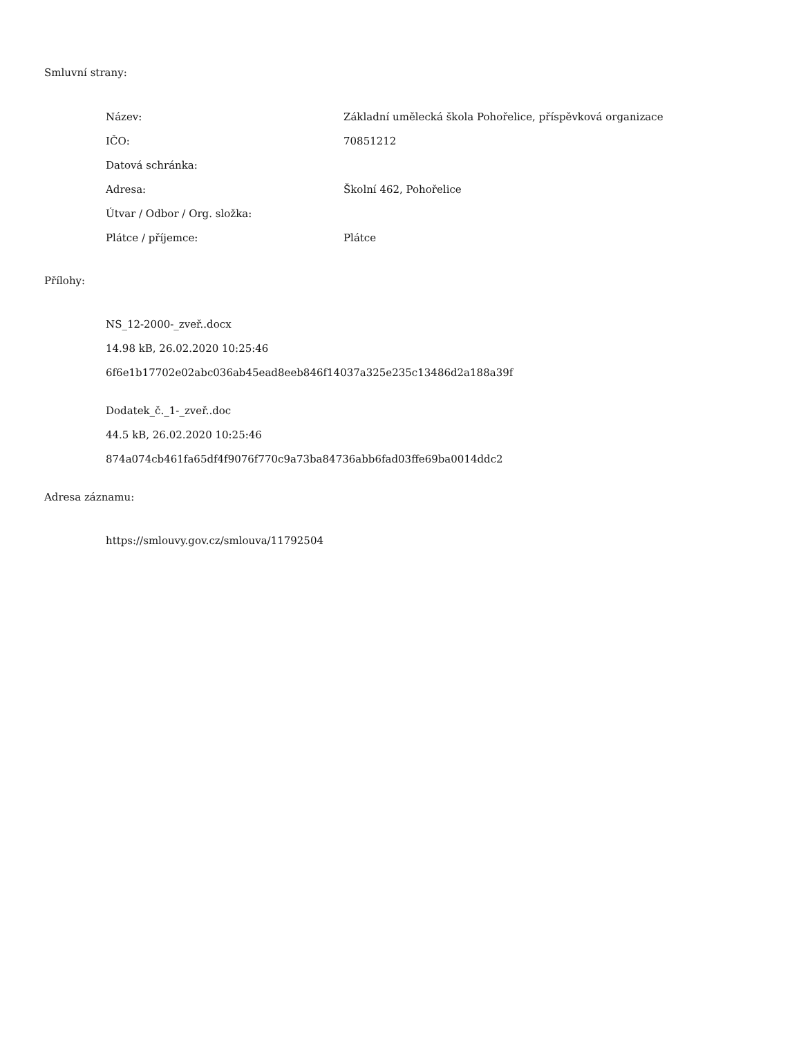Smluvní strany:
| Název: | Základní umělecká škola Pohořelice, příspěvková organizace |
| IČO: | 70851212 |
| Datová schránka: | |
| Adresa: | Školní 462, Pohořelice |
| Útvar / Odbor / Org. složka: | |
| Plátce / příjemce: | Plátce |
Přílohy:
NS_12-2000-_zveř..docx
14.98 kB, 26.02.2020 10:25:46
6f6e1b17702e02abc036ab45ead8eeb846f14037a325e235c13486d2a188a39f
Dodatek_č._1-_zveř..doc
44.5 kB, 26.02.2020 10:25:46
874a074cb461fa65df4f9076f770c9a73ba84736abb6fad03ffe69ba0014ddc2
Adresa záznamu:
https://smlouvy.gov.cz/smlouva/11792504